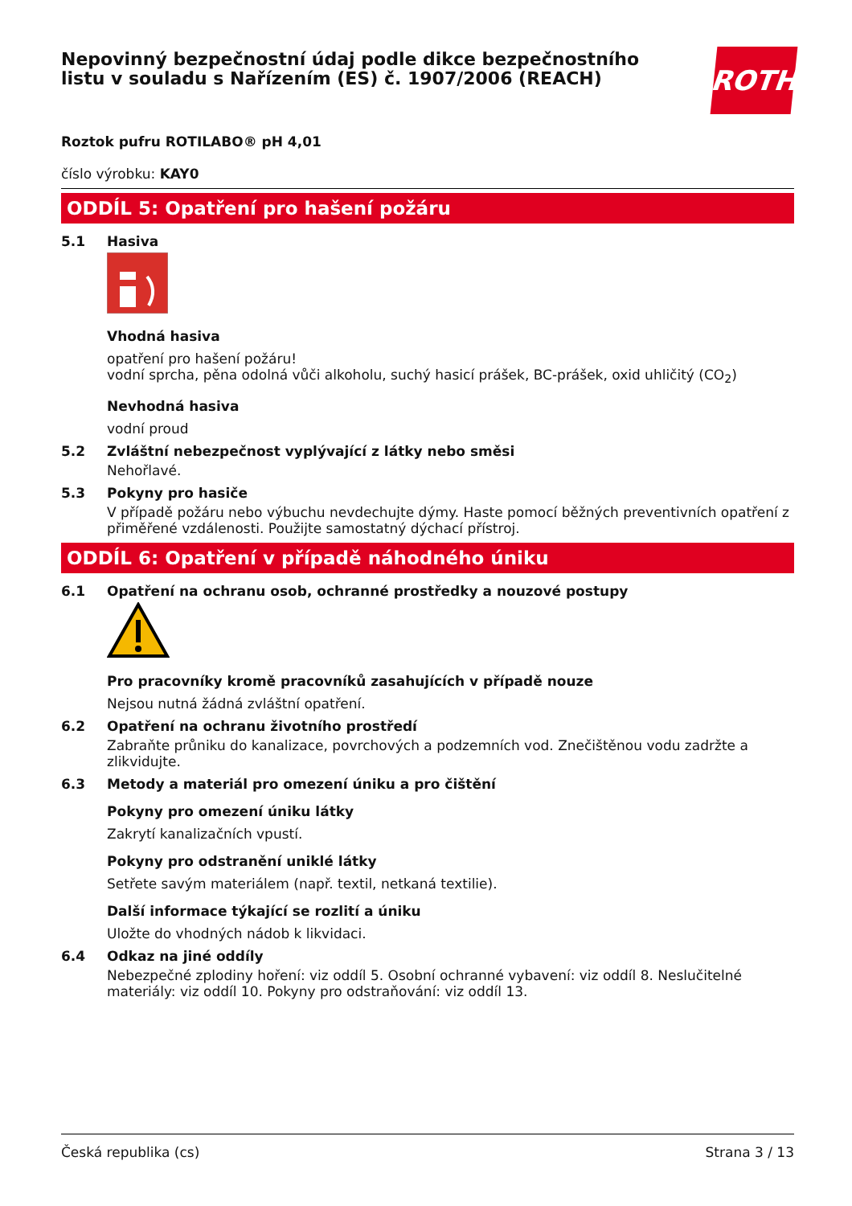Nepovinný bezpečnostní údaj podle dikce bezpečnostního
listu v souladu s Nařízením (ES) č. 1907/2006 (REACH)
ROTH
Roztok pufru ROTILABO® pH 4,01
číslo výrobku: KAY0
ODDÍL 5: Opatření pro hašení požáru
5.1 Hasiva
Vhodná hasiva
opatření pro hašení požáru!
vodní sprcha, pěna odolná vůči alkoholu, suchý hasicí prášek, BC-prášek, oxid uhličitý (CO<sub>2</sub>)
Nevhodná hasiva
vodní proud
5.2 Zvláštní nebezpečnost vyplývající z látky nebo směsi
Nehořlavé.
5.3 Pokyny pro hasiče
V případě požáru nebo výbuchu nevdechujte dýmy. Haste pomocí běžných preventivních opatření z přiměřené vzdálenosti. Použijte samostatný dýchací přístroj.
ODDÍL 6: Opatření v případě náhodného úniku
6.1 Opatření na ochranu osob, ochranné prostředky a nouzové postupy
Pro pracovníky kromě pracovníků zasahujících v případě nouze
Nejsou nutná žádná zvláštní opatření.
6.2 Opatření na ochranu životního prostředí
Zabraňte průniku do kanalizace, povrchových a podzemních vod. Znečištěnou vodu zadržte a zlikvidujte.
6.3 Metody a materiál pro omezení úniku a pro čištění
Pokyny pro omezení úniku látky
Zakrytí kanalizačních vpustí.
Pokyny pro odstranění uniklé látky
Setřete savým materiálem (např. textil, netkaná textilie).
Další informace týkající se rozlití a úniku
Uložte do vhodných nádob k likvidaci.
6.4 Odkaz na jiné oddíly
Nebezpečné zplodiny hoření: viz oddíl 5. Osobní ochranné vybavení: viz oddíl 8. Neslučitelné materiály: viz oddíl 10. Pokyny pro odstraňování: viz oddíl 13.
Česká republika (cs) Strana 3 / 13